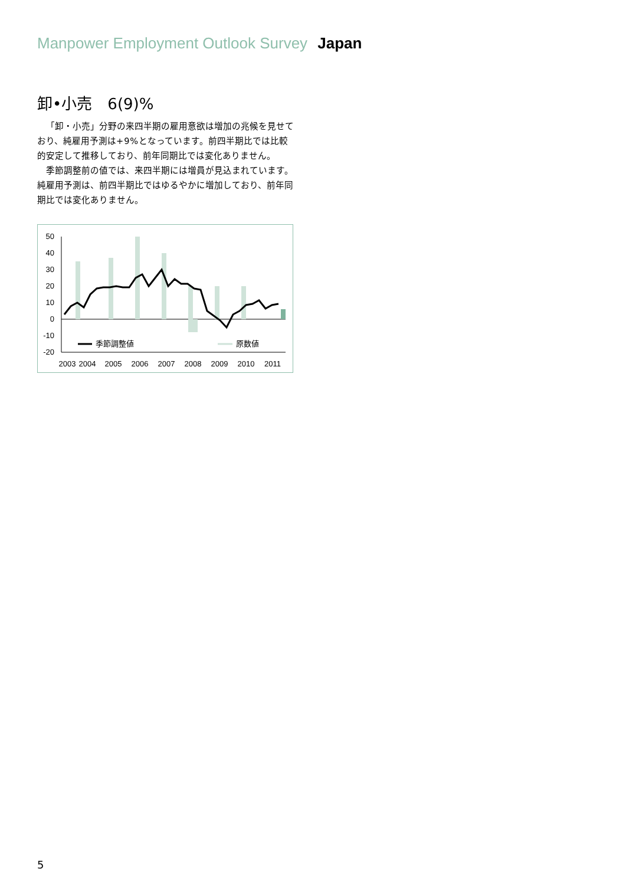Manpower Employment Outlook Survey Japan
卸•小売　6(9)%
「卸・小売」分野の来四半期の雇用意欲は増加の兆候を見せており、純雇用予測は+9%となっています。前四半期比では比較的安定して推移しており、前年同期比では変化ありません。
季節調整前の値では、来四半期には増員が見込まれています。純雇用予測は、前四半期比ではゆるやかに増加しており、前年同期比では変化ありません。
50
40
30
20
10
0
-10
-20
季節調整値
原数値
2003
2004
2005
2006
2007
2008
2009
2010
2011
5